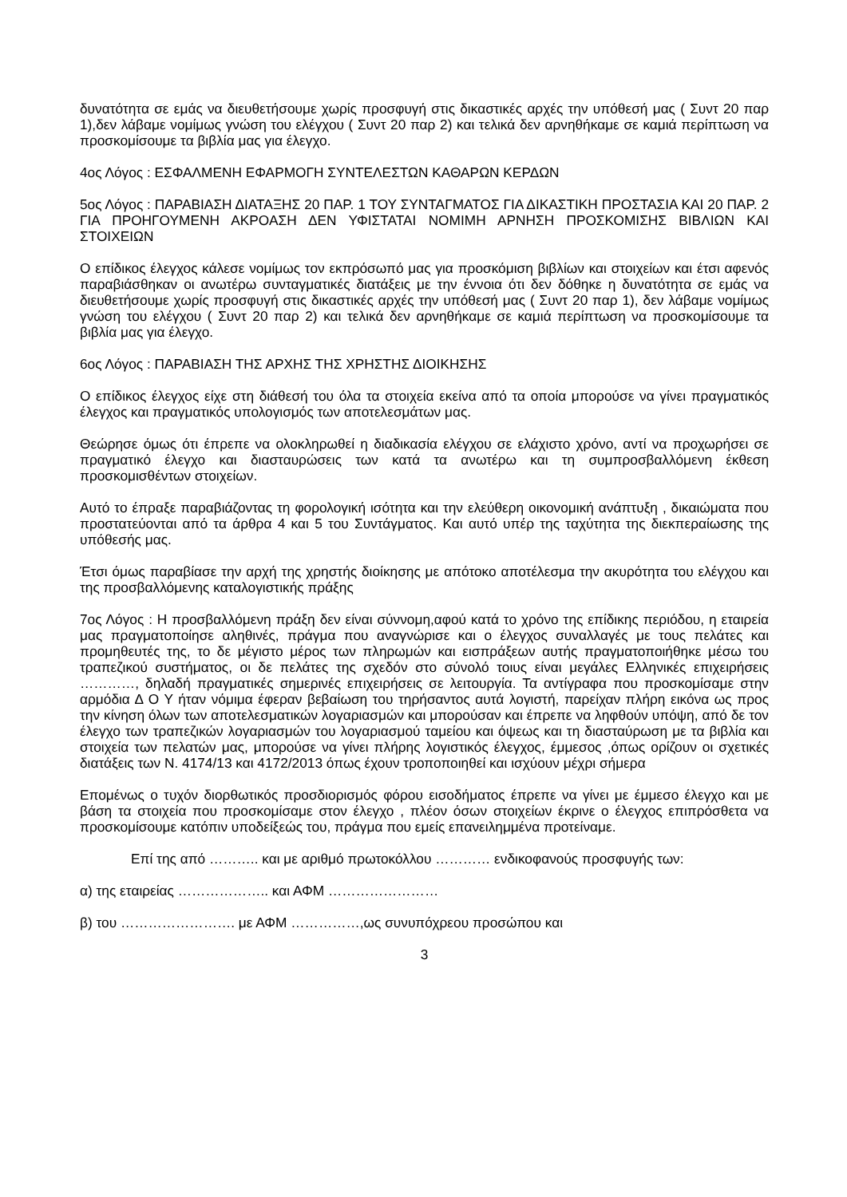δυνατότητα σε εμάς να διευθετήσουμε χωρίς προσφυγή στις δικαστικές αρχές την υπόθεσή μας ( Συντ 20 παρ 1),δεν λάβαμε νομίμως γνώση του ελέγχου ( Συντ 20 παρ 2) και τελικά δεν αρνηθήκαμε σε καμιά περίπτωση να προσκομίσουμε τα βιβλία μας για έλεγχο.
4ος Λόγος : ΕΣΦΑΛΜΕΝΗ ΕΦΑΡΜΟΓΗ ΣΥΝΤΕΛΕΣΤΩΝ ΚΑΘΑΡΩΝ ΚΕΡΔΩΝ
5ος Λόγος : ΠΑΡΑΒΙΑΣΗ ΔΙΑΤΑΞΗΣ 20 ΠΑΡ. 1 ΤΟΥ ΣΥΝΤΑΓΜΑΤΟΣ ΓΙΑ ΔΙΚΑΣΤΙΚΗ ΠΡΟΣΤΑΣΙΑ ΚΑΙ 20 ΠΑΡ. 2 ΓΙΑ ΠΡΟΗΓΟΥΜΕΝΗ ΑΚΡΟΑΣΗ ΔΕΝ ΥΦΙΣΤΑΤΑΙ ΝΟΜΙΜΗ ΑΡΝΗΣΗ ΠΡΟΣΚΟΜΙΣΗΣ ΒΙΒΛΙΩΝ ΚΑΙ ΣΤΟΙΧΕΙΩΝ
Ο επίδικος έλεγχος κάλεσε νομίμως τον εκπρόσωπό μας για προσκόμιση βιβλίων και στοιχείων και έτσι αφενός παραβιάσθηκαν οι ανωτέρω συνταγματικές διατάξεις με την έννοια ότι δεν δόθηκε η δυνατότητα σε εμάς να διευθετήσουμε χωρίς προσφυγή στις δικαστικές αρχές την υπόθεσή μας ( Συντ 20 παρ 1), δεν λάβαμε νομίμως γνώση του ελέγχου ( Συντ 20 παρ 2) και τελικά δεν αρνηθήκαμε σε καμιά περίπτωση να προσκομίσουμε τα βιβλία μας για έλεγχο.
6ος Λόγος : ΠΑΡΑΒΙΑΣΗ ΤΗΣ ΑΡΧΗΣ ΤΗΣ ΧΡΗΣΤΗΣ ΔΙΟΙΚΗΣΗΣ
Ο επίδικος έλεγχος είχε στη διάθεσή του όλα τα στοιχεία εκείνα από τα οποία μπορούσε να γίνει πραγματικός έλεγχος και πραγματικός υπολογισμός των αποτελεσμάτων μας.
Θεώρησε όμως ότι έπρεπε να ολοκληρωθεί η διαδικασία ελέγχου σε ελάχιστο χρόνο, αντί να προχωρήσει σε πραγματικό έλεγχο και διασταυρώσεις των κατά τα ανωτέρω και τη συμπροσβαλλόμενη έκθεση προσκομισθέντων στοιχείων.
Αυτό το έπραξε παραβιάζοντας τη φορολογική ισότητα και την ελεύθερη οικονομική ανάπτυξη , δικαιώματα που προστατεύονται από τα άρθρα 4 και 5 του Συντάγματος. Και αυτό υπέρ της ταχύτητα της διεκπεραίωσης της υπόθεσής μας.
Έτσι όμως παραβίασε την αρχή της χρηστής διοίκησης με απότοκο αποτέλεσμα την ακυρότητα του ελέγχου και της προσβαλλόμενης καταλογιστικής πράξης
7ος Λόγος : Η προσβαλλόμενη πράξη δεν είναι σύννομη,αφού κατά το χρόνο της επίδικης περιόδου, η εταιρεία μας πραγματοποίησε αληθινές, πράγμα που αναγνώρισε και ο έλεγχος συναλλαγές με τους πελάτες και προμηθευτές της, το δε μέγιστο μέρος των πληρωμών και εισπράξεων αυτής πραγματοποιήθηκε μέσω του τραπεζικού συστήματος, οι δε πελάτες της σχεδόν στο σύνολό τοιυς είναι μεγάλες Ελληνικές επιχειρήσεις …………, δηλαδή πραγματικές σημερινές επιχειρήσεις σε λειτουργία. Τα αντίγραφα που προσκομίσαμε στην αρμόδια Δ Ο Υ ήταν νόμιμα έφεραν βεβαίωση του τηρήσαντος αυτά λογιστή, παρείχαν πλήρη εικόνα ως προς την κίνηση όλων των αποτελεσματικών λογαριασμών και μπορούσαν και έπρεπε να ληφθούν υπόψη, από δε τον έλεγχο των τραπεζικών λογαριασμών του λογαριασμού ταμείου και όψεως και τη διασταύρωση με τα βιβλία και στοιχεία των πελατών μας, μπορούσε να γίνει πλήρης λογιστικός έλεγχος, έμμεσος ,όπως ορίζουν οι σχετικές διατάξεις των Ν. 4174/13 και 4172/2013 όπως έχουν τροποποιηθεί και ισχύουν μέχρι σήμερα
Επομένως ο τυχόν διορθωτικός προσδιορισμός φόρου εισοδήματος έπρεπε να γίνει με έμμεσο έλεγχο και με βάση τα στοιχεία που προσκομίσαμε στον έλεγχο , πλέον όσων στοιχείων έκρινε ο έλεγχος επιπρόσθετα να προσκομίσουμε κατόπιν υποδείξεώς του, πράγμα που εμείς επανειλημμένα προτείναμε.
Επί της από ……….. και με αριθμό πρωτοκόλλου ………… ενδικοφανούς προσφυγής των:
α) της εταιρείας ……………….. και ΑΦΜ ……………………
β) του ……………………. με ΑΦΜ ……………,ως συνυπόχρεου προσώπου και
3